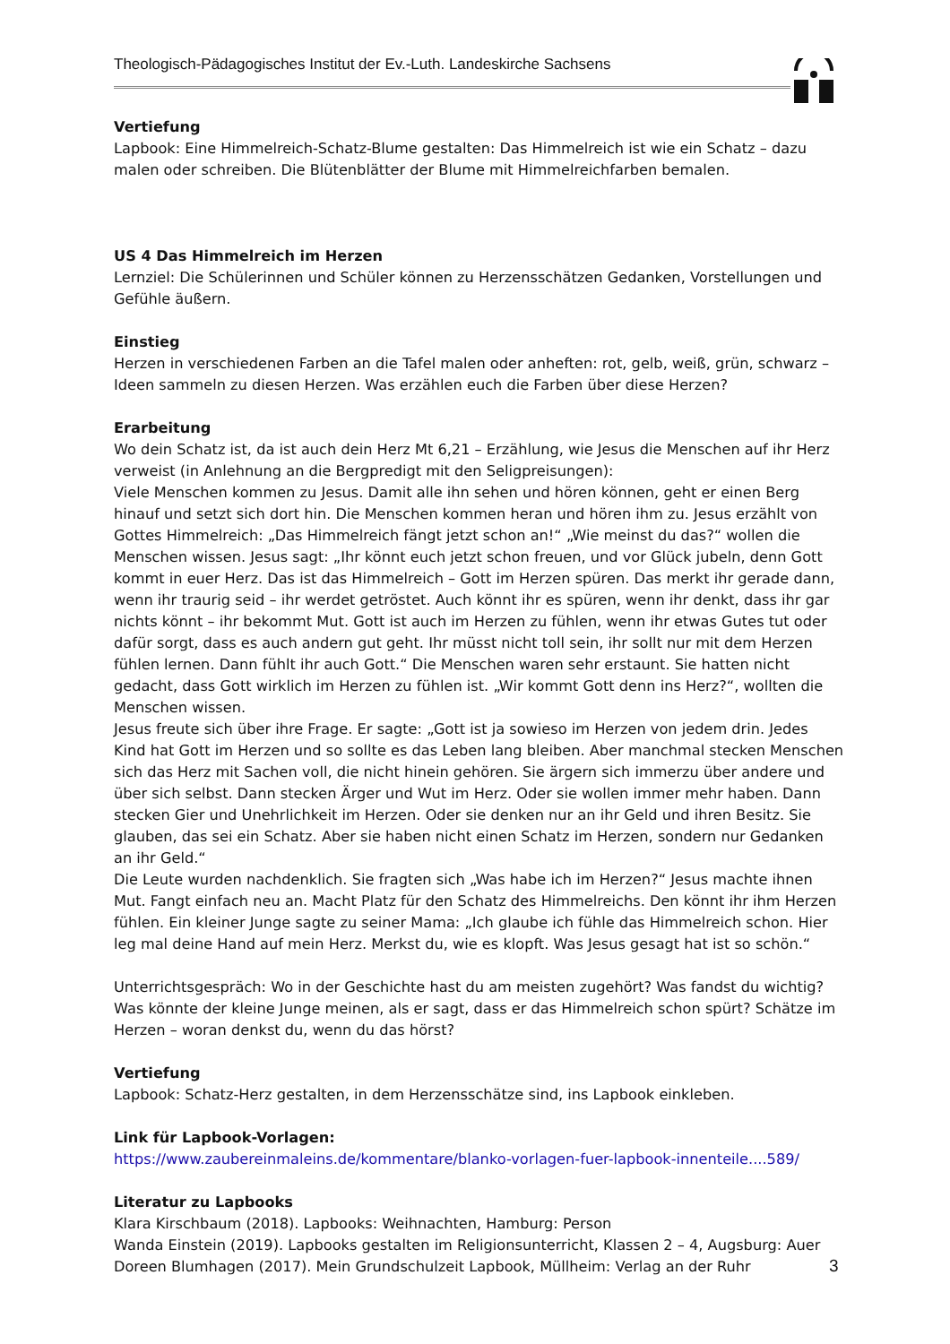Theologisch-Pädagogisches Institut der Ev.-Luth. Landeskirche Sachsens
Vertiefung
Lapbook: Eine Himmelreich-Schatz-Blume gestalten: Das Himmelreich ist wie ein Schatz – dazu malen oder schreiben. Die Blütenblätter der Blume mit Himmelreichfarben bemalen.
US 4 Das Himmelreich im Herzen
Lernziel: Die Schülerinnen und Schüler können zu Herzensschätzen Gedanken, Vorstellungen und Gefühle äußern.
Einstieg
Herzen in verschiedenen Farben an die Tafel malen oder anheften: rot, gelb, weiß, grün, schwarz – Ideen sammeln zu diesen Herzen. Was erzählen euch die Farben über diese Herzen?
Erarbeitung
Wo dein Schatz ist, da ist auch dein Herz Mt 6,21 – Erzählung, wie Jesus die Menschen auf ihr Herz verweist (in Anlehnung an die Bergpredigt mit den Seligpreisungen):
Viele Menschen kommen zu Jesus. Damit alle ihn sehen und hören können, geht er einen Berg hinauf und setzt sich dort hin. Die Menschen kommen heran und hören ihm zu. Jesus erzählt von Gottes Himmelreich: „Das Himmelreich fängt jetzt schon an!“ „Wie meinst du das?“ wollen die Menschen wissen. Jesus sagt: „Ihr könnt euch jetzt schon freuen, und vor Glück jubeln, denn Gott kommt in euer Herz. Das ist das Himmelreich – Gott im Herzen spüren. Das merkt ihr gerade dann, wenn ihr traurig seid – ihr werdet getröstet. Auch könnt ihr es spüren, wenn ihr denkt, dass ihr gar nichts könnt – ihr bekommt Mut. Gott ist auch im Herzen zu fühlen, wenn ihr etwas Gutes tut oder dafür sorgt, dass es auch andern gut geht. Ihr müsst nicht toll sein, ihr sollt nur mit dem Herzen fühlen lernen. Dann fühlt ihr auch Gott.“ Die Menschen waren sehr erstaunt. Sie hatten nicht gedacht, dass Gott wirklich im Herzen zu fühlen ist. „Wir kommt Gott denn ins Herz?“, wollten die Menschen wissen.
Jesus freute sich über ihre Frage. Er sagte: „Gott ist ja sowieso im Herzen von jedem drin. Jedes Kind hat Gott im Herzen und so sollte es das Leben lang bleiben. Aber manchmal stecken Menschen sich das Herz mit Sachen voll, die nicht hinein gehören. Sie ärgern sich immerzu über andere und über sich selbst. Dann stecken Ärger und Wut im Herz. Oder sie wollen immer mehr haben. Dann stecken Gier und Unehrlichkeit im Herzen. Oder sie denken nur an ihr Geld und ihren Besitz. Sie glauben, das sei ein Schatz. Aber sie haben nicht einen Schatz im Herzen, sondern nur Gedanken an ihr Geld.“
Die Leute wurden nachdenklich. Sie fragten sich „Was habe ich im Herzen?“ Jesus machte ihnen Mut. Fangt einfach neu an. Macht Platz für den Schatz des Himmelreichs. Den könnt ihr ihm Herzen fühlen. Ein kleiner Junge sagte zu seiner Mama: „Ich glaube ich fühle das Himmelreich schon. Hier leg mal deine Hand auf mein Herz. Merkst du, wie es klopft. Was Jesus gesagt hat ist so schön.“
Unterrichtsgespräch: Wo in der Geschichte hast du am meisten zugehört? Was fandst du wichtig? Was könnte der kleine Junge meinen, als er sagt, dass er das Himmelreich schon spürt? Schätze im Herzen – woran denkst du, wenn du das hörst?
Vertiefung
Lapbook: Schatz-Herz gestalten, in dem Herzensschätze sind, ins Lapbook einkleben.
Link für Lapbook-Vorlagen:
https://www.zaubereinmaleins.de/kommentare/blanko-vorlagen-fuer-lapbook-innenteile....589/
Literatur zu Lapbooks
Klara Kirschbaum (2018). Lapbooks: Weihnachten, Hamburg: Person
Wanda Einstein (2019). Lapbooks gestalten im Religionsunterricht, Klassen 2 – 4, Augsburg: Auer
Doreen Blumhagen (2017). Mein Grundschulzeit Lapbook, Müllheim: Verlag an der Ruhr
3